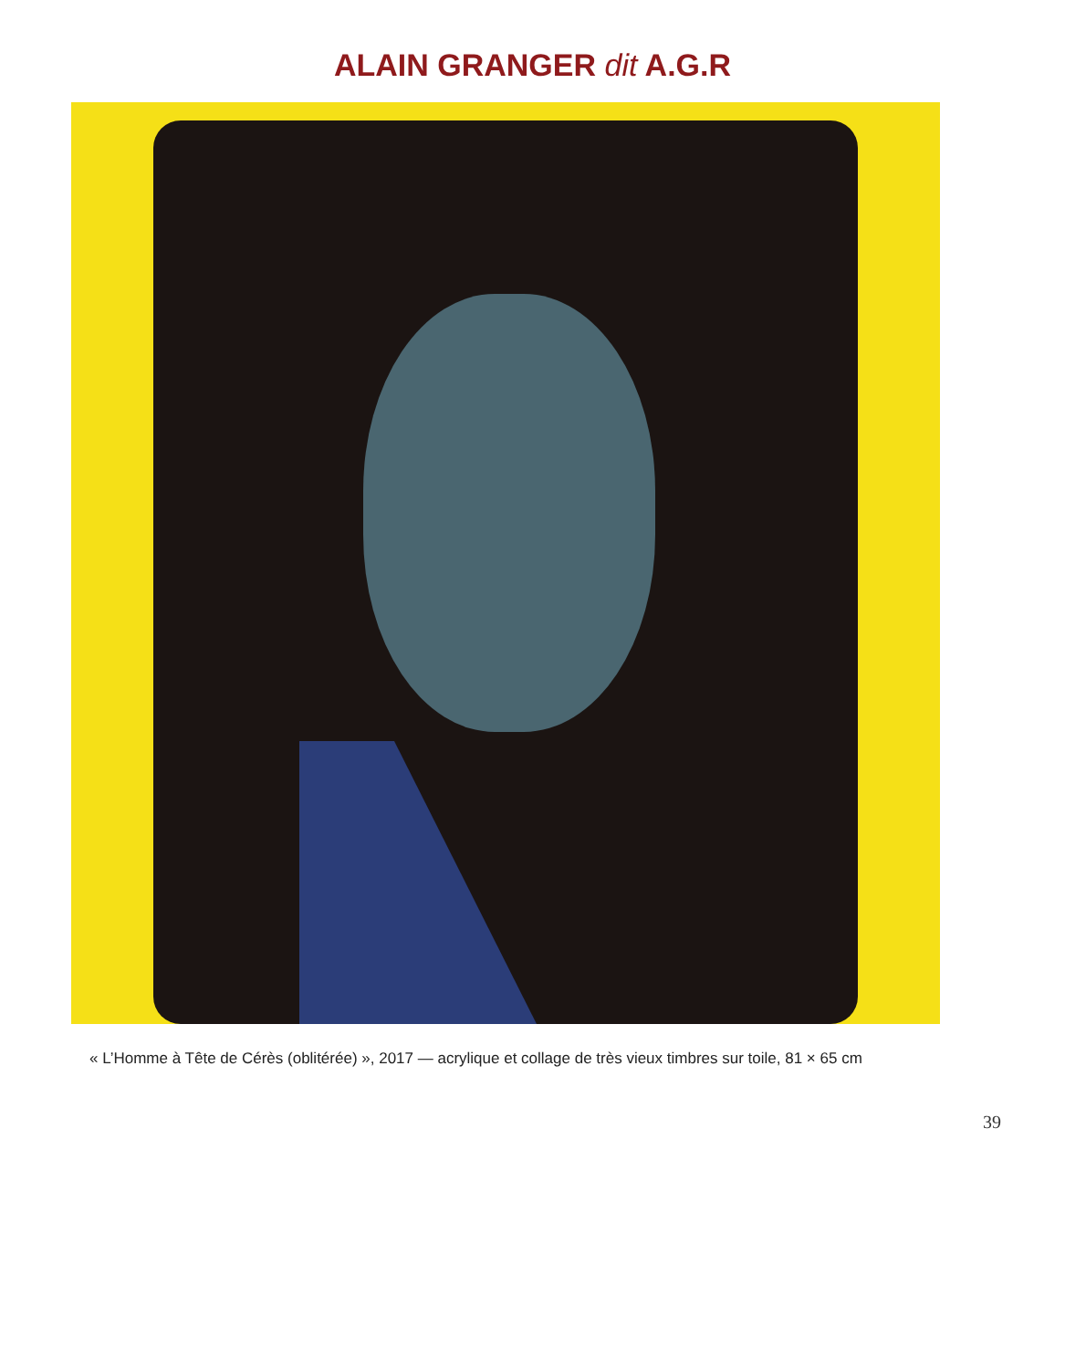ALAIN GRANGER dit A.G.R
« L’Homme à Tête de Cérès (oblitérée) », 2017 — acrylique et collage de très vieux timbres sur toile, 81 × 65 cm
39